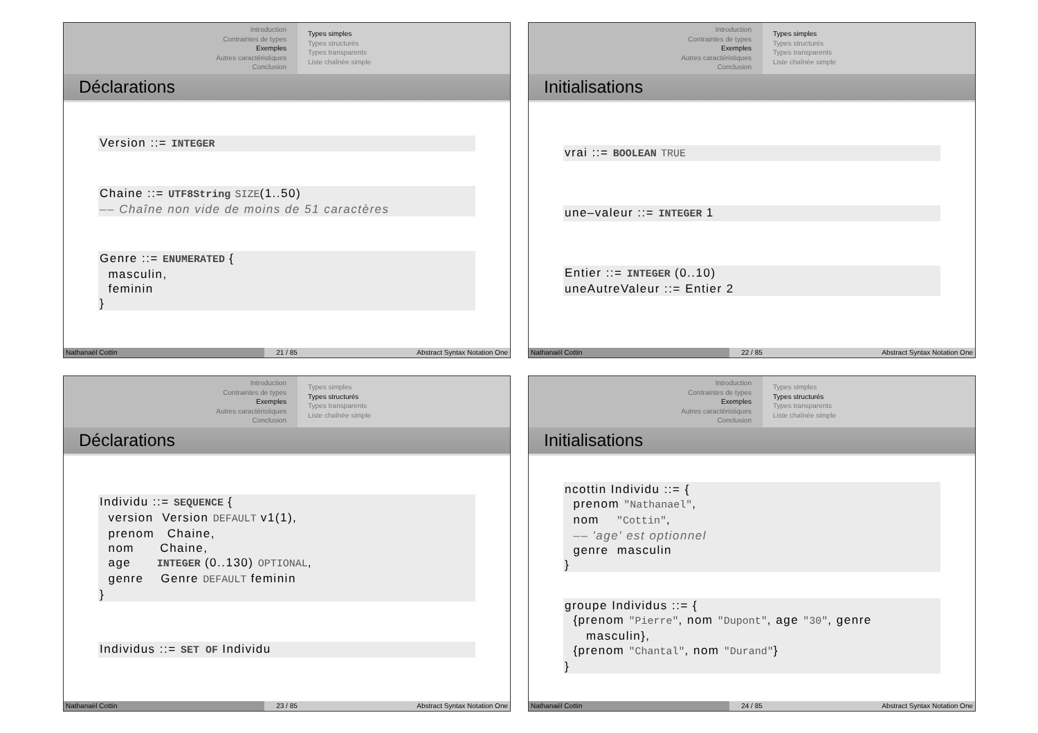Introduction
Contraintes de types
Exemples
Autres caractéristiques
Conclusion
Types simples
Types structurés
Types transparents
Liste chaînée simple
Déclarations
Version ::= INTEGER
Chaine ::= UTF8String SIZE(1..50) –– Chaîne non vide de moins de 51 caractères
Genre ::= ENUMERATED { masculin, feminin }
Nathanaël Cottin 21 / 85 Abstract Syntax Notation One
Introduction
Contraintes de types
Exemples
Autres caractéristiques
Conclusion
Types simples
Types structurés
Types transparents
Liste chaînée simple
Initialisations
vrai ::= BOOLEAN TRUE
une–valeur ::= INTEGER 1
Entier ::= INTEGER (0..10) uneAutreValeur ::= Entier 2
Nathanaël Cottin 22 / 85 Abstract Syntax Notation One
Introduction
Contraintes de types
Exemples
Autres caractéristiques
Conclusion
Types simples
Types structurés
Types transparents
Liste chaînée simple
Déclarations
Individu ::= SEQUENCE { version Version DEFAULT v1(1), prenom Chaine, nom Chaine, age INTEGER (0..130) OPTIONAL, genre Genre DEFAULT feminin }
Individus ::= SET OF Individu
Nathanaël Cottin 23 / 85 Abstract Syntax Notation One
Introduction
Contraintes de types
Exemples
Autres caractéristiques
Conclusion
Types simples
Types structurés
Types transparents
Liste chaînée simple
Initialisations
ncottin Individu ::= { prenom "Nathanael", nom "Cottin", –– 'age' est optionnel genre masculin }
groupe Individus ::= { {prenom "Pierre", nom "Dupont", age "30", genre masculin}, {prenom "Chantal", nom "Durand"} }
Nathanaël Cottin 24 / 85 Abstract Syntax Notation One